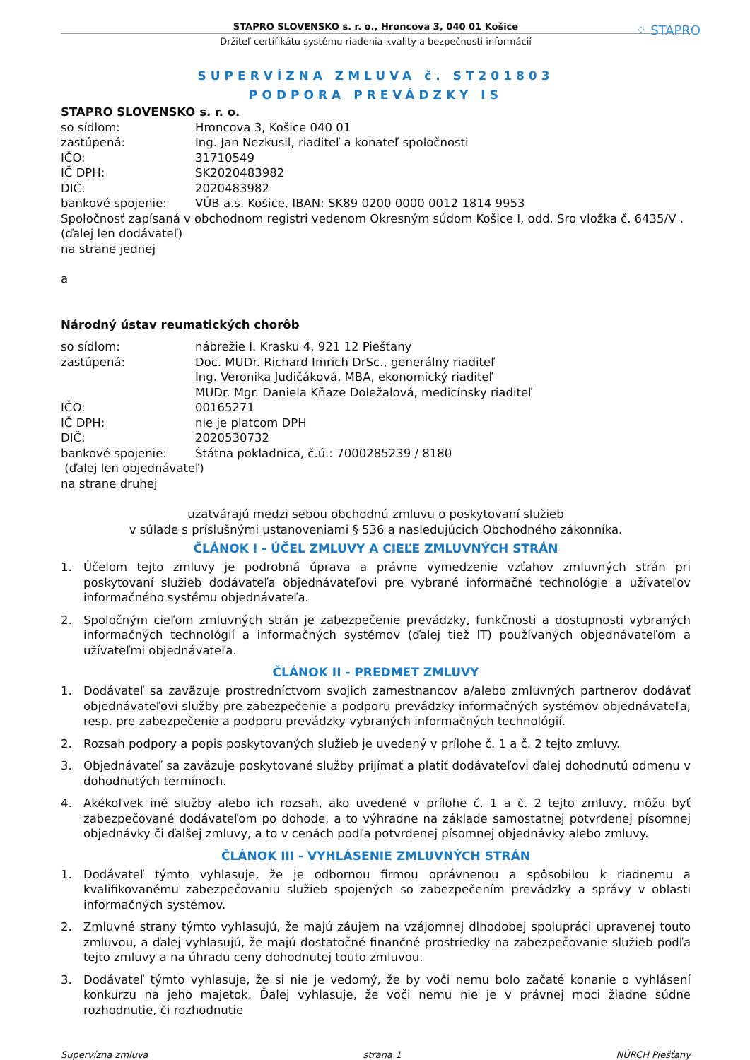⁘ STAPRO
STAPRO SLOVENSKO s. r. o., Hroncova 3, 040 01 Košice
Držiteľ certifikátu systému riadenia kvality a bezpečnosti informácií
SUPERVÍZNA ZMLUVA č. ST201803
PODPORA PREVÁDZKY IS
STAPRO SLOVENSKO s. r. o.
so sídlom: Hroncova 3, Košice 040 01
zastúpená: Ing. Jan Nezkusil, riaditeľ a konateľ spoločnosti
IČO: 31710549
IČ DPH: SK2020483982
DIČ: 2020483982
bankové spojenie: VÚB a.s. Košice, IBAN: SK89 0200 0000 0012 1814 9953
Spoločnosť zapísaná v obchodnom registri vedenom Okresným súdom Košice I, odd. Sro vložka č. 6435/V .
(ďalej len dodávateľ)
na strane jednej
a
Národný ústav reumatických chorôb
so sídlom: nábrežie I. Krasku 4, 921 12 Piešťany
zastúpená: Doc. MUDr. Richard Imrich DrSc., generálny riaditeľ
Ing. Veronika Judičáková, MBA, ekonomický riaditeľ
MUDr. Mgr. Daniela Kňaze Doležalová, medicínsky riaditeľ
IČO: 00165271
IČ DPH: nie je platcom DPH
DIČ: 2020530732
bankové spojenie: Štátna pokladnica, č.ú.: 7000285239 / 8180
(ďalej len objednávateľ)
na strane druhej
uzatvárajú medzi sebou obchodnú zmluvu o poskytovaní služieb
v súlade s príslušnými ustanoveniami § 536 a nasledujúcich Obchodného zákonníka.
ČLÁNOK I - ÚČEL ZMLUVY A CIEĽE ZMLUVNÝCH STRÁN
1. Účelom tejto zmluvy je podrobná úprava a právne vymedzenie vzťahov zmluvných strán pri poskytovaní služieb dodávateľa objednávateľovi pre vybrané informačné technológie a užívateľov informačného systému objednávateľa.
2. Spoločným cieľom zmluvných strán je zabezpečenie prevádzky, funkčnosti a dostupnosti vybraných informačných technológií a informačných systémov (ďalej tiež IT) používaných objednávateľom a užívateľmi objednávateľa.
ČLÁNOK II - PREDMET ZMLUVY
1. Dodávateľ sa zaväzuje prostredníctvom svojich zamestnancov a/alebo zmluvných partnerov dodávať objednávateľovi služby pre zabezpečenie a podporu prevádzky informačných systémov objednávateľa, resp. pre zabezpečenie a podporu prevádzky vybraných informačných technológií.
2. Rozsah podpory a popis poskytovaných služieb je uvedený v prílohe č. 1 a č. 2 tejto zmluvy.
3. Objednávateľ sa zaväzuje poskytované služby prijímať a platiť dodávateľovi ďalej dohodnutú odmenu v dohodnutých termínoch.
4. Akékoľvek iné služby alebo ich rozsah, ako uvedené v prílohe č. 1 a č. 2 tejto zmluvy, môžu byť zabezpečované dodávateľom po dohode, a to výhradne na základe samostatnej potvrdenej písomnej objednávky či ďalšej zmluvy, a to v cenách podľa potvrdenej písomnej objednávky alebo zmluvy.
ČLÁNOK III - VYHLÁSENIE ZMLUVNÝCH STRÁN
1. Dodávateľ týmto vyhlasuje, že je odbornou firmou oprávnenou a spôsobilou k riadnemu a kvalifikovanému zabezpečovaniu služieb spojených so zabezpečením prevádzky a správy v oblasti informačných systémov.
2. Zmluvné strany týmto vyhlasujú, že majú záujem na vzájomnej dlhodobej spolupráci upravenej touto zmluvou, a ďalej vyhlasujú, že majú dostatočné finančné prostriedky na zabezpečovanie služieb podľa tejto zmluvy a na úhradu ceny dohodnutej touto zmluvou.
3. Dodávateľ týmto vyhlasuje, že si nie je vedomý, že by voči nemu bolo začaté konanie o vyhlásení konkurzu na jeho majetok. Ďalej vyhlasuje, že voči nemu nie je v právnej moci žiadne súdne rozhodnutie, či rozhodnutie
Supervízna zmluva strana 1 NÚRCH Piešťany